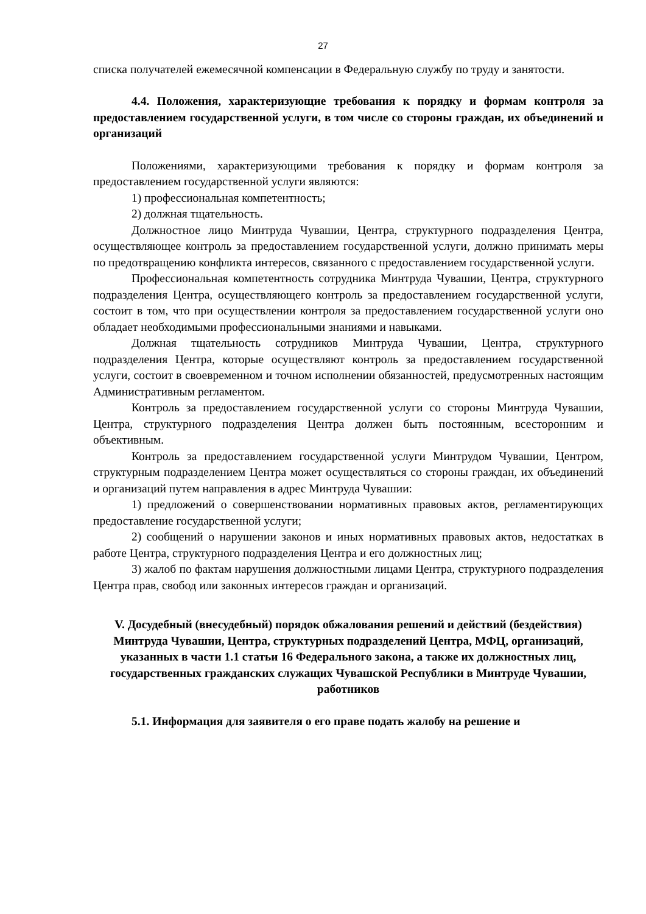27
списка получателей ежемесячной компенсации в Федеральную службу по труду и занятости.
4.4. Положения, характеризующие требования к порядку и формам контроля за предоставлением государственной услуги, в том числе со стороны граждан, их объединений и организаций
Положениями, характеризующими требования к порядку и формам контроля за предоставлением государственной услуги являются:
1) профессиональная компетентность;
2) должная тщательность.
Должностное лицо Минтруда Чувашии, Центра, структурного подразделения Центра, осуществляющее контроль за предоставлением государственной услуги, должно принимать меры по предотвращению конфликта интересов, связанного с предоставлением государственной услуги.
Профессиональная компетентность сотрудника Минтруда Чувашии, Центра, структурного подразделения Центра, осуществляющего контроль за предоставлением государственной услуги, состоит в том, что при осуществлении контроля за предоставлением государственной услуги оно обладает необходимыми профессиональными знаниями и навыками.
Должная тщательность сотрудников Минтруда Чувашии, Центра, структурного подразделения Центра, которые осуществляют контроль за предоставлением государственной услуги, состоит в своевременном и точном исполнении обязанностей, предусмотренных настоящим Административным регламентом.
Контроль за предоставлением государственной услуги со стороны Минтруда Чувашии, Центра, структурного подразделения Центра должен быть постоянным, всесторонним и объективным.
Контроль за предоставлением государственной услуги Минтрудом Чувашии, Центром, структурным подразделением Центра может осуществляться со стороны граждан, их объединений и организаций путем направления в адрес Минтруда Чувашии:
1) предложений о совершенствовании нормативных правовых актов, регламентирующих предоставление государственной услуги;
2) сообщений о нарушении законов и иных нормативных правовых актов, недостатках в работе Центра, структурного подразделения Центра и его должностных лиц;
3) жалоб по фактам нарушения должностными лицами Центра, структурного подразделения Центра прав, свобод или законных интересов граждан и организаций.
V. Досудебный (внесудебный) порядок обжалования решений и действий (бездействия) Минтруда Чувашии, Центра, структурных подразделений Центра, МФЦ, организаций, указанных в части 1.1 статьи 16 Федерального закона, а также их должностных лиц, государственных гражданских служащих Чувашской Республики в Минтруде Чувашии, работников
5.1. Информация для заявителя о его праве подать жалобу на решение и